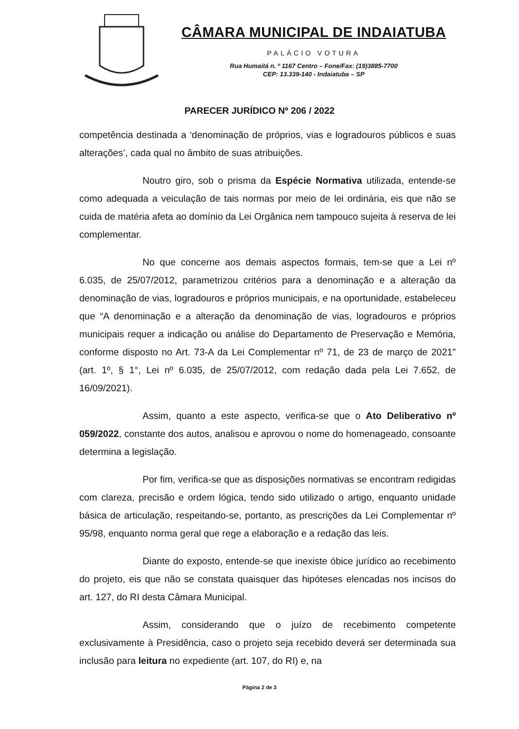CÂMARA MUNICIPAL DE INDAIATUBA
PALÁCIO VOTURA
Rua Humaitá n. º 1167 Centro – Fone/Fax: (19)3885-7700
CEP: 13.339-140 - Indaiatuba – SP
PARECER JURÍDICO Nº 206 / 2022
competência destinada a ‘denominação de próprios, vias e logradouros públicos e suas alterações’, cada qual no âmbito de suas atribuições.
Noutro giro, sob o prisma da Espécie Normativa utilizada, entende-se como adequada a veiculação de tais normas por meio de lei ordinária, eis que não se cuida de matéria afeta ao domínio da Lei Orgânica nem tampouco sujeita à reserva de lei complementar.
No que concerne aos demais aspectos formais, tem-se que a Lei nº 6.035, de 25/07/2012, parametrizou critérios para a denominação e a alteração da denominação de vias, logradouros e próprios municipais, e na oportunidade, estabeleceu que “A denominação e a alteração da denominação de vias, logradouros e próprios municipais requer a indicação ou análise do Departamento de Preservação e Memória, conforme disposto no Art. 73-A da Lei Complementar nº 71, de 23 de março de 2021" (art. 1º, § 1°, Lei nº 6.035, de 25/07/2012, com redação dada pela Lei 7.652, de 16/09/2021).
Assim, quanto a este aspecto, verifica-se que o Ato Deliberativo nº 059/2022, constante dos autos, analisou e aprovou o nome do homenageado, consoante determina a legislação.
Por fim, verifica-se que as disposições normativas se encontram redigidas com clareza, precisão e ordem lógica, tendo sido utilizado o artigo, enquanto unidade básica de articulação, respeitando-se, portanto, as prescrições da Lei Complementar nº 95/98, enquanto norma geral que rege a elaboração e a redação das leis.
Diante do exposto, entende-se que inexiste óbice jurídico ao recebimento do projeto, eis que não se constata quaisquer das hipóteses elencadas nos incisos do art. 127, do RI desta Câmara Municipal.
Assim, considerando que o juízo de recebimento competente exclusivamente à Presidência, caso o projeto seja recebido deverá ser determinada sua inclusão para leitura no expediente (art. 107, do RI) e, na
Página 2 de 3